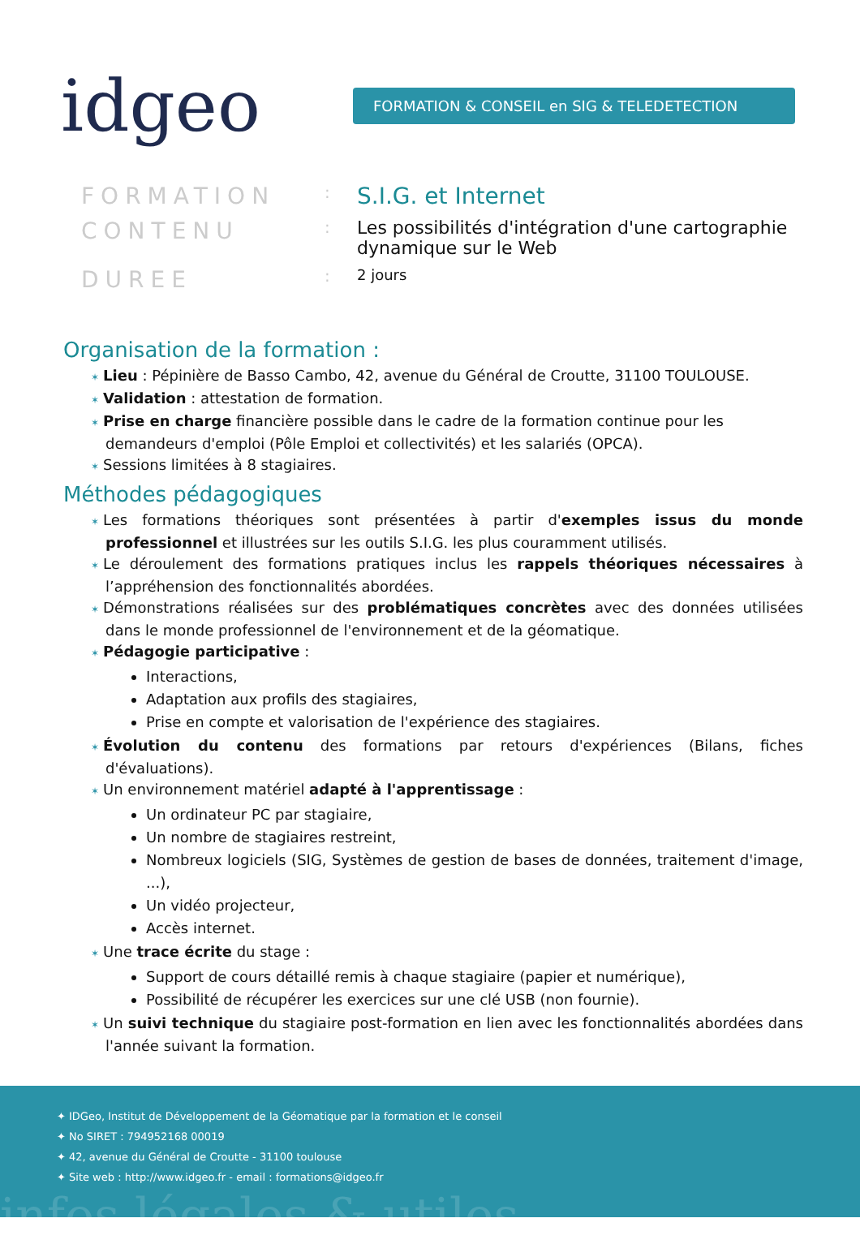idgeo
FORMATION & CONSEIL en SIG & TELEDETECTION
FORMATION
:
S.I.G. et Internet
CONTENU
:
Les possibilités d'intégration d'une cartographie dynamique sur le Web
DUREE
:
2 jours
Organisation de la formation :
Lieu : Pépinière de Basso Cambo, 42, avenue du Général de Croutte, 31100 TOULOUSE.
Validation : attestation de formation.
Prise en charge financière possible dans le cadre de la formation continue pour les demandeurs d'emploi (Pôle Emploi et collectivités) et les salariés (OPCA).
Sessions limitées à 8 stagiaires.
Méthodes pédagogiques
Les formations théoriques sont présentées à partir d'exemples issus du monde professionnel et illustrées sur les outils S.I.G. les plus couramment utilisés.
Le déroulement des formations pratiques inclus les rappels théoriques nécessaires à l’appréhension des fonctionnalités abordées.
Démonstrations réalisées sur des problématiques concrètes avec des données utilisées dans le monde professionnel de l'environnement et de la géomatique.
Pédagogie participative :
Interactions,
Adaptation aux profils des stagiaires,
Prise en compte et valorisation de l'expérience des stagiaires.
Évolution du contenu des formations par retours d'expériences (Bilans, fiches d'évaluations).
Un environnement matériel adapté à l'apprentissage :
Un ordinateur PC par stagiaire,
Un nombre de stagiaires restreint,
Nombreux logiciels (SIG, Systèmes de gestion de bases de données, traitement d'image, ...),
Un vidéo projecteur,
Accès internet.
Une trace écrite du stage :
Support de cours détaillé remis à chaque stagiaire (papier et numérique),
Possibilité de récupérer les exercices sur une clé USB (non fournie).
Un suivi technique du stagiaire post-formation en lien avec les fonctionnalités abordées dans l'année suivant la formation.
✦ IDGeo, Institut de Développement de la Géomatique par la formation et le conseil
✦ No SIRET : 794952168 00019
✦ 42, avenue du Général de Croutte - 31100 toulouse
✦ Site web : http://www.idgeo.fr - email : formations@idgeo.fr
infos légales & utiles